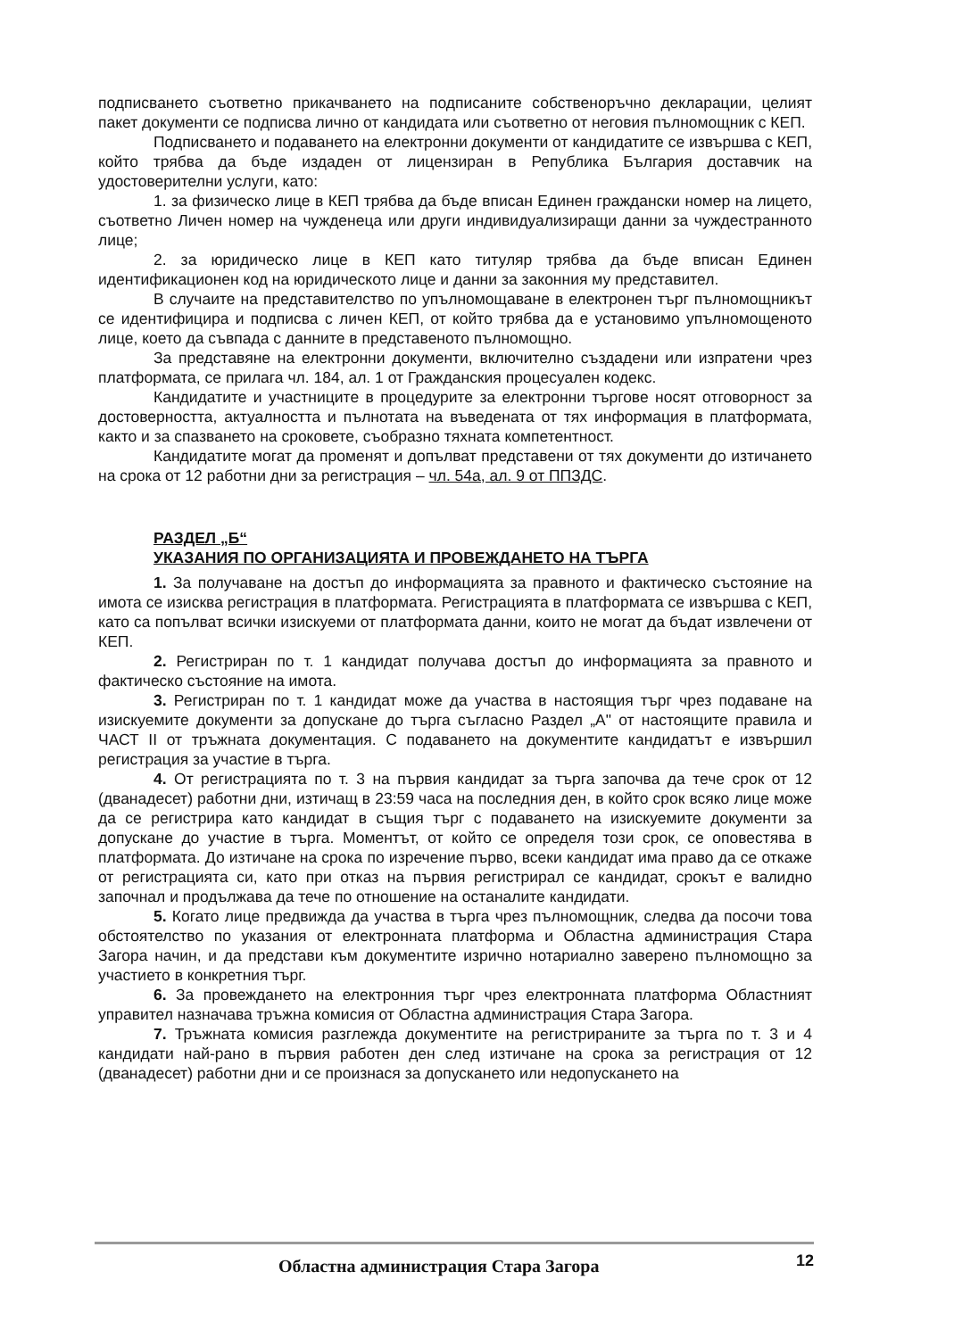подписването съответно прикачването на подписаните собственоръчно декларации, целият пакет документи се подписва лично от кандидата или съответно от неговия пълномощник с КЕП.
Подписването и подаването на електронни документи от кандидатите се извършва с КЕП, който трябва да бъде издаден от лицензиран в Република България доставчик на удостоверителни услуги, като:
1. за физическо лице в КЕП трябва да бъде вписан Единен граждански номер на лицето, съответно Личен номер на чужденеца или други индивидуализиращи данни за чуждестранното лице;
2. за юридическо лице в КЕП като титуляр трябва да бъде вписан Единен идентификационен код на юридическото лице и данни за законния му представител.
В случаите на представителство по упълномощаване в електронен търг пълномощникът се идентифицира и подписва с личен КЕП, от който трябва да е установимо упълномощеното лице, което да съвпада с данните в представеното пълномощно.
За представяне на електронни документи, включително създадени или изпратени чрез платформата, се прилага чл. 184, ал. 1 от Гражданския процесуален кодекс.
Кандидатите и участниците в процедурите за електронни търгове носят отговорност за достоверността, актуалността и пълнотата на въведената от тях информация в платформата, както и за спазването на сроковете, съобразно тяхната компетентност.
Кандидатите могат да променят и допълват представени от тях документи до изтичането на срока от 12 работни дни за регистрация – чл. 54а, ал. 9 от ППЗДС.
РАЗДЕЛ „Б“
УКАЗАНИЯ ПО ОРГАНИЗАЦИЯТА И ПРОВЕЖДАНЕТО НА ТЪРГА
1. За получаване на достъп до информацията за правното и фактическо състояние на имота се изисква регистрация в платформата. Регистрацията в платформата се извършва с КЕП, като са попълват всички изискуеми от платформата данни, които не могат да бъдат извлечени от КЕП.
2. Регистриран по т. 1 кандидат получава достъп до информацията за правното и фактическо състояние на имота.
3. Регистриран по т. 1 кандидат може да участва в настоящия търг чрез подаване на изискуемите документи за допускане до търга съгласно Раздел „А" от настоящите правила и ЧАСТ II от тръжната документация. С подаването на документите кандидатът е извършил регистрация за участие в търга.
4. От регистрацията по т. 3 на първия кандидат за търга започва да тече срок от 12 (дванадесет) работни дни, изтичащ в 23:59 часа на последния ден, в който срок всяко лице може да се регистрира като кандидат в същия търг с подаването на изискуемите документи за допускане до участие в търга. Моментът, от който се определя този срок, се оповестява в платформата. До изтичане на срока по изречение първо, всеки кандидат има право да се откаже от регистрацията си, като при отказ на първия регистрирал се кандидат, срокът е валидно започнал и продължава да тече по отношение на останалите кандидати.
5. Когато лице предвижда да участва в търга чрез пълномощник, следва да посочи това обстоятелство по указания от електронната платформа и Областна администрация Стара Загора начин, и да представи към документите изрично нотариално заверено пълномощно за участието в конкретния търг.
6. За провеждането на електронния търг чрез електронната платформа Областният управител назначава тръжна комисия от Областна администрация Стара Загора.
7. Тръжната комисия разглежда документите на регистрираните за търга по т. 3 и 4 кандидати най-рано в първия работен ден след изтичане на срока за регистрация от 12 (дванадесет) работни дни и се произнася за допускането или недопускането на
Областна администрация Стара Загора 12